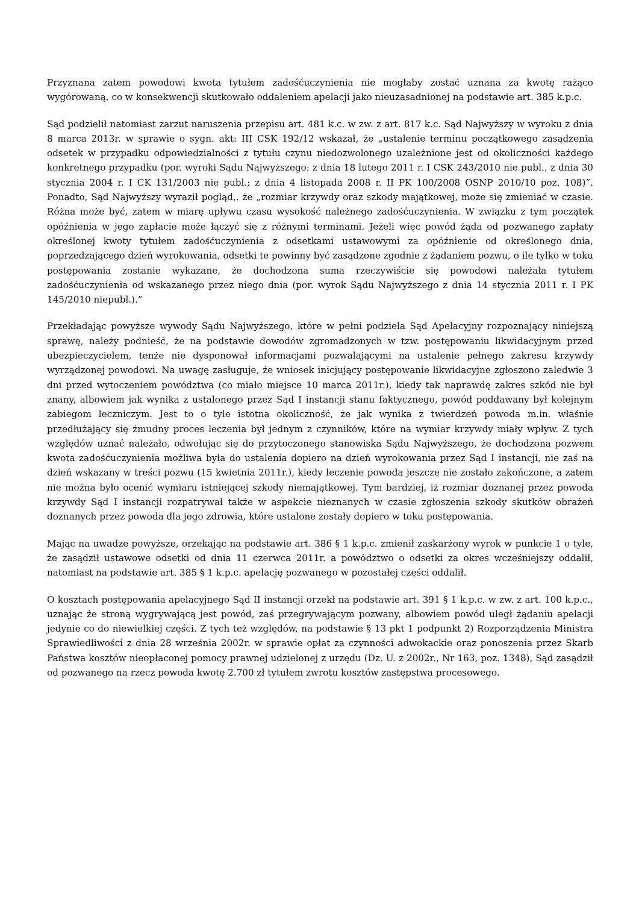Przyznana zatem powodowi kwota tytułem zadośćuczynienia nie mogłaby zostać uznana za kwotę rażąco wygórowaną, co w konsekwencji skutkowało oddaleniem apelacji jako nieuzasadnionej na podstawie art. 385 k.p.c.
Sąd podzielił natomiast zarzut naruszenia przepisu art. 481 k.c. w zw. z art. 817 k.c. Sąd Najwyższy w wyroku z dnia 8 marca 2013r. w sprawie o sygn. akt: III CSK 192/12 wskazał, że „ustalenie terminu początkowego zasądzenia odsetek w przypadku odpowiedzialności z tytułu czynu niedozwolonego uzależnione jest od okoliczności każdego konkretnego przypadku (por. wyroki Sądu Najwyższego: z dnia 18 lutego 2011 r. I CSK 243/2010 nie publ., z dnia 30 stycznia 2004 r. I CK 131/2003 nie publ.; z dnia 4 listopada 2008 r. II PK 100/2008 OSNP 2010/10 poz. 108)”. Ponadto, Sąd Najwyższy wyraził pogląd,. że „rozmiar krzywdy oraz szkody majątkowej, może się zmieniać w czasie. Różna może być, zatem w miarę upływu czasu wysokość należnego zadośćuczynienia. W związku z tym początek opóźnienia w jego zapłacie może łączyć się z różnymi terminami. Jeżeli więc powód żąda od pozwanego zapłaty określonej kwoty tytułem zadośćuczynienia z odsetkami ustawowymi za opóźnienie od określonego dnia, poprzedzającego dzień wyrokowania, odsetki te powinny być zasądzone zgodnie z żądaniem pozwu, o ile tylko w toku postępowania zostanie wykazane, że dochodzona suma rzeczywiście się powodowi należała tytułem zadośćuczynienia od wskazanego przez niego dnia (por. wyrok Sądu Najwyższego z dnia 14 stycznia 2011 r. I PK 145/2010 niepubl.).”
Przekładając powyższe wywody Sądu Najwyższego, które w pełni podziela Sąd Apelacyjny rozpoznający niniejszą sprawę, należy podnieść, że na podstawie dowodów zgromadzonych w tzw. postępowaniu likwidacyjnym przed ubezpieczycielem, tenże nie dysponował informacjami pozwalającymi na ustalenie pełnego zakresu krzywdy wyrządzonej powodowi. Na uwagę zasługuje, że wniosek inicjujący postępowanie likwidacyjne zgłoszono zaledwie 3 dni przed wytoczeniem powództwa (co miało miejsce 10 marca 2011r.), kiedy tak naprawdę zakres szkód nie był znany, albowiem jak wynika z ustalonego przez Sąd I instancji stanu faktycznego, powód poddawany był kolejnym zabiegom leczniczym. Jest to o tyle istotna okoliczność, że jak wynika z twierdzeń powoda m.in. właśnie przedłużający się żmudny proces leczenia był jednym z czynników, które na wymiar krzywdy miały wpływ. Z tych względów uznać należało, odwołując się do przytoczonego stanowiska Sądu Najwyższego, że dochodzona pozwem kwota zadośćuczynienia możliwa była do ustalenia dopiero na dzień wyrokowania przez Sąd I instancji, nie zaś na dzień wskazany w treści pozwu (15 kwietnia 2011r.), kiedy leczenie powoda jeszcze nie zostało zakończone, a zatem nie można było ocenić wymiaru istniejącej szkody niemajątkowej. Tym bardziej, iż rozmiar doznanej przez powoda krzywdy Sąd I instancji rozpatrywał także w aspekcie nieznanych w czasie zgłoszenia szkody skutków obrażeń doznanych przez powoda dla jego zdrowia, które ustalone zostały dopiero w toku postępowania.
Mając na uwadze powyższe, orzekając na podstawie art. 386 § 1 k.p.c. zmienił zaskarżony wyrok w punkcie 1 o tyle, że zasądził ustawowe odsetki od dnia 11 czerwca 2011r. a powództwo o odsetki za okres wcześniejszy oddalił, natomiast na podstawie art. 385 § 1 k.p.c. apelację pozwanego w pozostałej części oddalił.
O kosztach postępowania apelacyjnego Sąd II instancji orzekł na podstawie art. 391 § 1 k.p.c. w zw. z art. 100 k.p.c., uznając że stroną wygrywającą jest powód, zaś przegrywającym pozwany, albowiem powód uległ żądaniu apelacji jedynie co do niewielkiej części. Z tych też względów, na podstawie § 13 pkt 1 podpunkt 2) Rozporządzenia Ministra Sprawiedliwości z dnia 28 września 2002r. w sprawie opłat za czynności adwokackie oraz ponoszenia przez Skarb Państwa kosztów nieopłaconej pomocy prawnej udzielonej z urzędu (Dz. U. z 2002r., Nr 163, poz. 1348), Sąd zasądził od pozwanego na rzecz powoda kwotę 2.700 zł tytułem zwrotu kosztów zastępstwa procesowego.